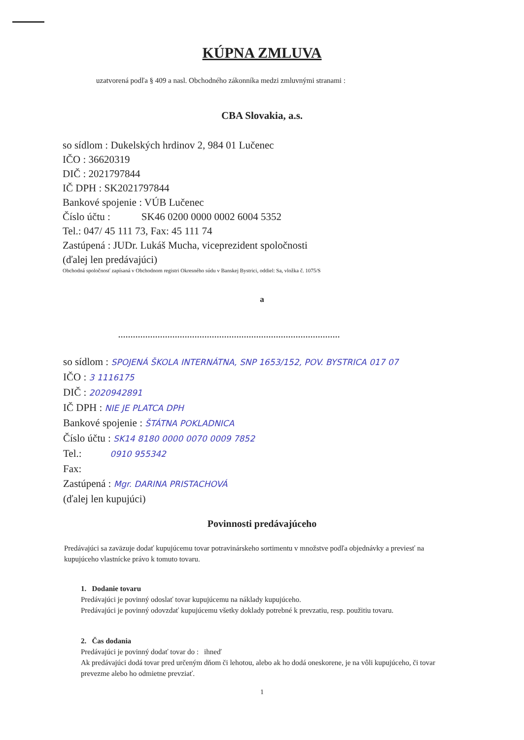KÚPNA ZMLUVA
uzatvorená podľa § 409 a nasl. Obchodného zákonníka medzi zmluvnými stranami :
CBA Slovakia, a.s.
so sídlom : Dukelských hrdinov 2, 984 01 Lučenec
IČO : 36620319
DIČ : 2021797844
IČ DPH : SK2021797844
Bankové spojenie : VÚB Lučenec
Číslo účtu : SK46 0200 0000 0002 6004 5352
Tel.: 047/ 45 111 73, Fax: 45 111 74
Zastúpená : JUDr. Lukáš Mucha, viceprezident spoločnosti
(ďalej len predávajúci)
Obchodná spoločnosť zapísaná v Obchodnom registri Okresného súdu v Banskej Bystrici, oddiel: Sa, vložka č. 1075/S
a
..........................................................................................
so sídlom : SPOJENÁ ŠKOLA INTERNÁTNA, SNP 1653/152, POV. BYSTRICA 017 07
IČO : 3 1116175
DIČ : 2020942891
IČ DPH : NIE JE PLATCA DPH
Bankové spojenie : ŠTÁTNA POKLADNICA
Číslo účtu : SK14 8180 0000 0070 0009 7852
Tel.: 0910 955342
Fax:
Zastúpená : Mgr. DARINA PRISTACHOVÁ
(ďalej len kupujúci)
Povinnosti predávajúceho
Predávajúci sa zaväzuje dodať kupujúcemu tovar potravinárskeho sortimentu v množstve podľa objednávky a previesť na kupujúceho vlastnícke právo k tomuto tovaru.
1. Dodanie tovaru
Predávajúci je povinný odoslať tovar kupujúcemu na náklady kupujúceho.
Predávajúci je povinný odovzdať kupujúcemu všetky doklady potrebné k prevzatiu, resp. použitiu tovaru.
2. Čas dodania
Predávajúci je povinný dodať tovar do : ihneď
Ak predávajúci dodá tovar pred určeným dňom či lehotou, alebo ak ho dodá oneskorene, je na vôli kupujúceho, či tovar prevezme alebo ho odmietne prevziať.
1